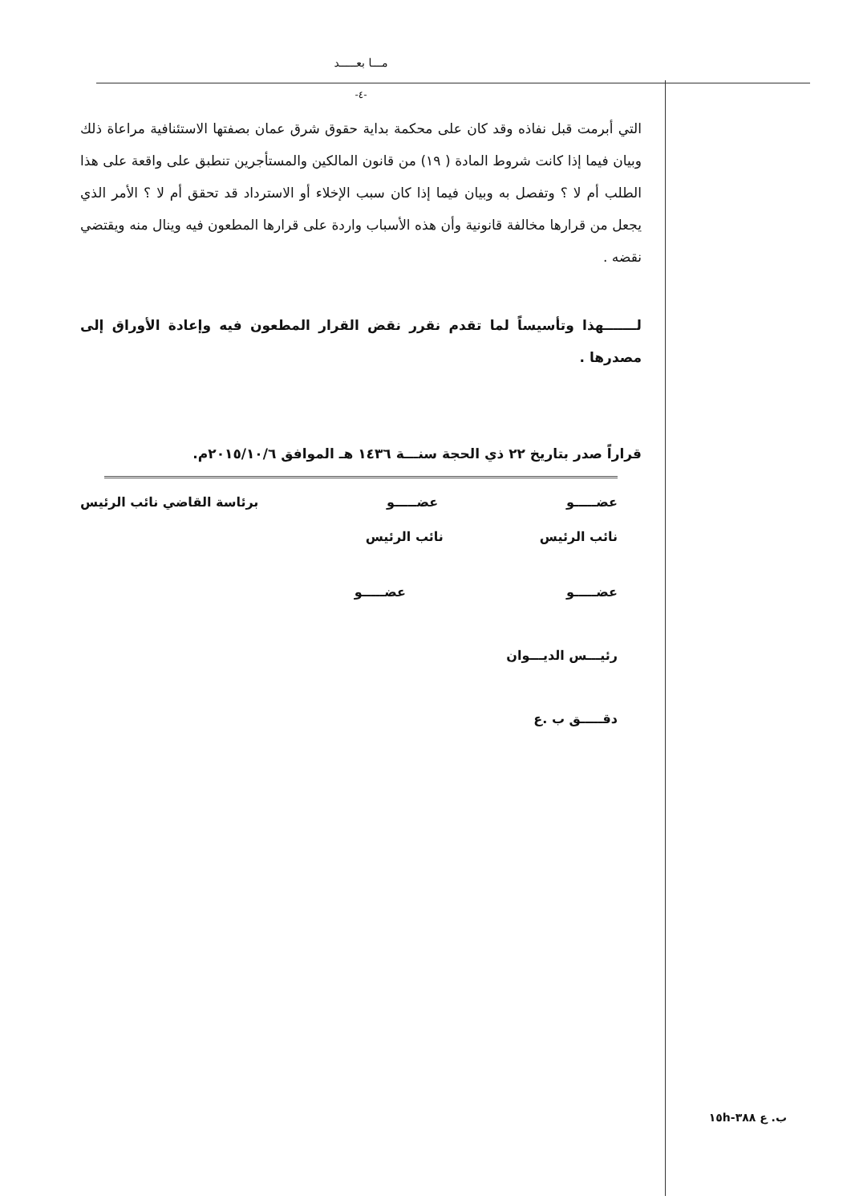مـــا بعـــــد
-٤-
التي أبرمت قبل نفاذه وقد كان على محكمة بداية حقوق شرق عمان بصفتها الاستئنافية مراعاة ذلك وبيان فيما إذا كانت شروط المادة ( ١٩) من قانون المالكين والمستأجرين تنطبق على واقعة على هذا الطلب أم لا ؟ وتفصل به وبيان فيما إذا كان سبب الإخلاء أو الاسترداد قد تحقق أم لا ؟ الأمر الذي يجعل من قرارها مخالفة قانونية وأن هذه الأسباب واردة على قرارها المطعون فيه وينال منه ويقتضي نقضه .
لـــــــهذا وتأسيساً لما تقدم نقرر نقض القرار المطعون فيه وإعادة الأوراق إلى مصدرها .
قراراً صدر بتاريخ ٢٢ ذي الحجة سنـــة ١٤٣٦ هـ الموافق ٢٠١٥/١٠/٦م.
عضـــــو عضـــــو برئاسة القاضي نائب الرئيس
نائب الرئيس نائب الرئيس
عضـــــو عضـــــو
رئيـــس الديـــوان
دقـــــق ب .ع
ب. ع ٣٨٨-١٥h